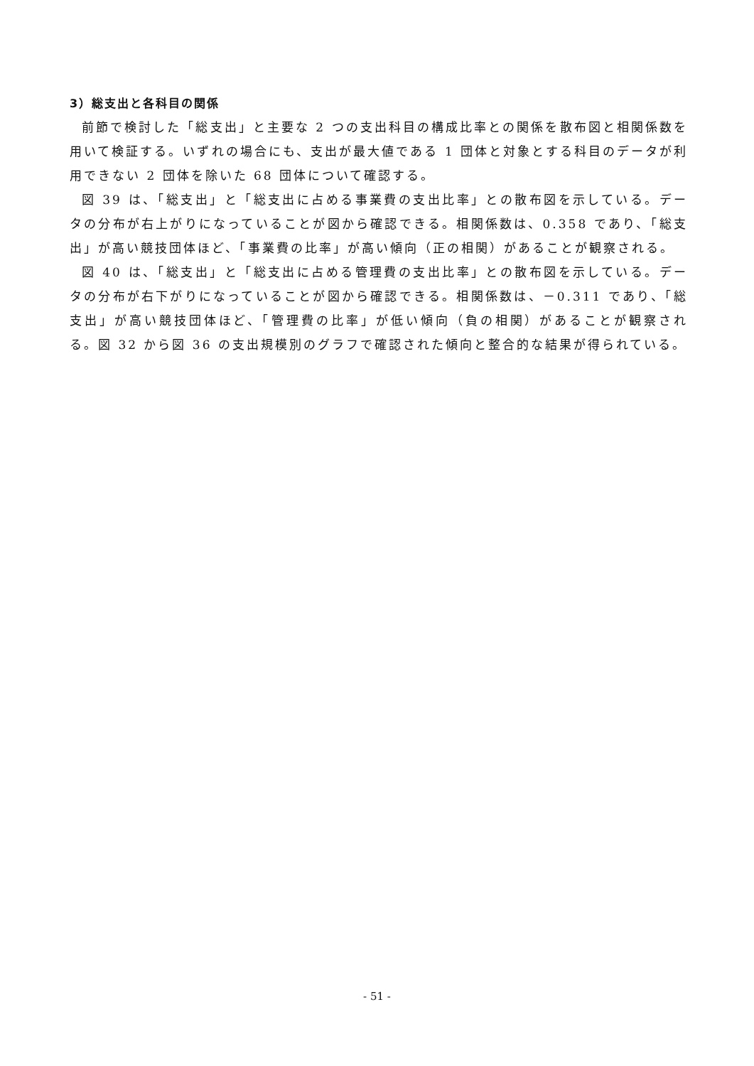3）総支出と各科目の関係
前節で検討した「総支出」と主要な 2 つの支出科目の構成比率との関係を散布図と相関係数を用いて検証する。いずれの場合にも、支出が最大値である 1 団体と対象とする科目のデータが利用できない 2 団体を除いた 68 団体について確認する。
図 39 は、「総支出」と「総支出に占める事業費の支出比率」との散布図を示している。データの分布が右上がりになっていることが図から確認できる。相関係数は、0.358 であり、「総支出」が高い競技団体ほど、「事業費の比率」が高い傾向（正の相関）があることが観察される。
図 40 は、「総支出」と「総支出に占める管理費の支出比率」との散布図を示している。データの分布が右下がりになっていることが図から確認できる。相関係数は、－0.311 であり、「総支出」が高い競技団体ほど、「管理費の比率」が低い傾向（負の相関）があることが観察される。図 32 から図 36 の支出規模別のグラフで確認された傾向と整合的な結果が得られている。
- 51 -